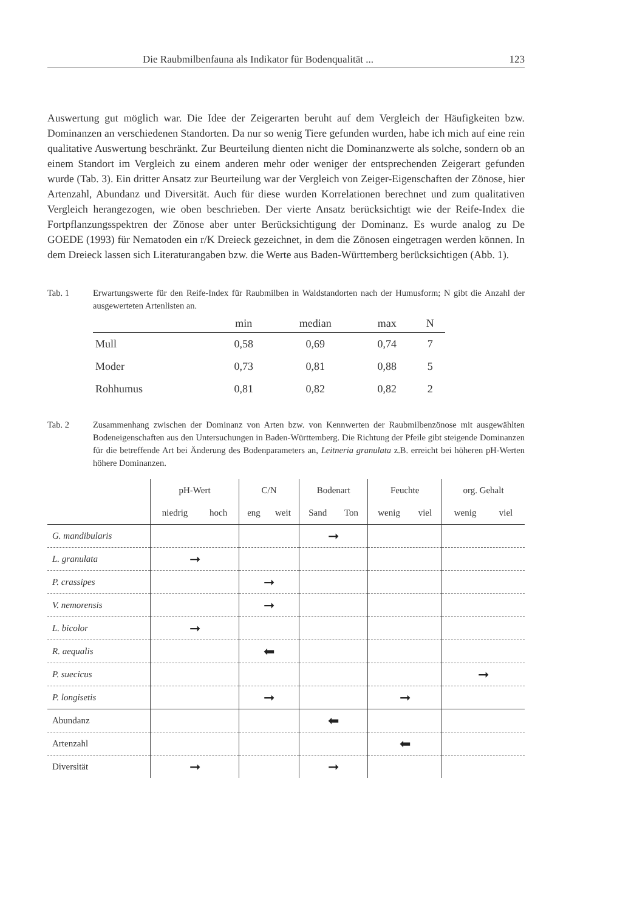Die Raubmilbenfauna als Indikator für Bodenqualität ... 123
Auswertung gut möglich war. Die Idee der Zeigerarten beruht auf dem Vergleich der Häufigkeiten bzw. Dominanzen an verschiedenen Standorten. Da nur so wenig Tiere gefunden wurden, habe ich mich auf eine rein qualitative Auswertung beschränkt. Zur Beurteilung dienten nicht die Dominanzwerte als solche, sondern ob an einem Standort im Vergleich zu einem anderen mehr oder weniger der entsprechenden Zeigerart gefunden wurde (Tab. 3). Ein dritter Ansatz zur Beurteilung war der Vergleich von Zeiger-Eigenschaften der Zönose, hier Artenzahl, Abundanz und Diversität. Auch für diese wurden Korrelationen berechnet und zum qualitativen Vergleich herangezogen, wie oben beschrieben. Der vierte Ansatz berücksichtigt wie der Reife-Index die Fortpflanzungsspektren der Zönose aber unter Berücksichtigung der Dominanz. Es wurde analog zu De GOEDE (1993) für Nematoden ein r/K Dreieck gezeichnet, in dem die Zönosen eingetragen werden können. In dem Dreieck lassen sich Literaturangaben bzw. die Werte aus Baden-Württemberg berücksichtigen (Abb. 1).
Tab. 1 Erwartungswerte für den Reife-Index für Raubmilben in Waldstandorten nach der Humusform; N gibt die Anzahl der ausgewerteten Artenlisten an.
| | min | median | max | N |
| --- | --- | --- | --- | --- |
| Mull | 0,58 | 0,69 | 0,74 | 7 |
| Moder | 0,73 | 0,81 | 0,88 | 5 |
| Rohhumus | 0,81 | 0,82 | 0,82 | 2 |
Tab. 2 Zusammenhang zwischen der Dominanz von Arten bzw. von Kennwerten der Raubmilbenzönose mit ausgewählten Bodeneigenschaften aus den Untersuchungen in Baden-Württemberg. Die Richtung der Pfeile gibt steigende Dominanzen für die betreffende Art bei Änderung des Bodenparameters an, Leitneria granulata z.B. erreicht bei höheren pH-Werten höhere Dominanzen.
| | pH-Wert | C/N | Bodenart | Feuchte | org. Gehalt |
| --- | --- | --- | --- | --- | --- |
| | niedrig hoch | eng weit | Sand Ton | wenig viel | wenig viel |
| G. mandibularis | | | ➞ | | |
| L. granulata | ➞ | | | | |
| P. crassipes | | ➞ | | | |
| V. nemorensis | | ➞ | | | |
| L. bicolor | ➞ | | | | |
| R. aequalis | | ⬅ | | | |
| P. suecicus | | | | | ➞ |
| P. longisetis | | ➞ | | ➞ | |
| Abundanz | | | ⬅ | | |
| Artenzahl | | | | ⬅ | |
| Diversität | ➞ | | ➞ | | |